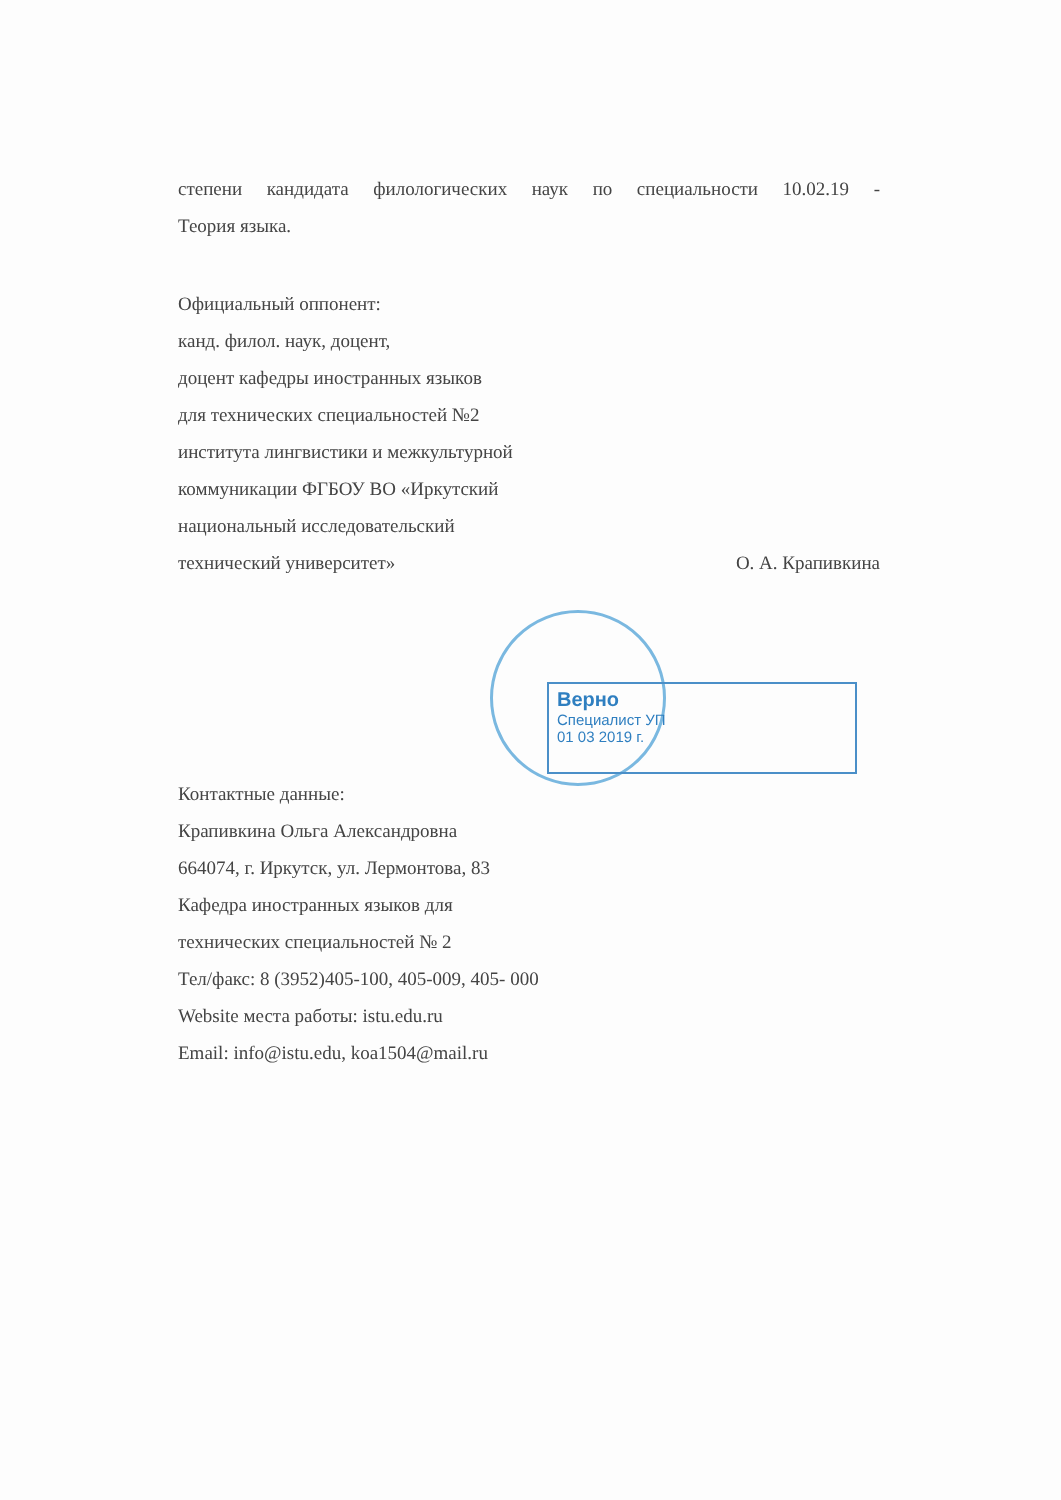Верно
Специалист УП
01 03 2019 г.
степени кандидата филологических наук по специальности 10.02.19 -
Теория языка.
Официальный оппонент:
канд. филол. наук, доцент,
доцент кафедры иностранных языков
для технических специальностей №2
института лингвистики и межкультурной
коммуникации ФГБОУ ВО «Иркутский
национальный исследовательский
технический университет» О. А. Крапивкина
Контактные данные:
Крапивкина Ольга Александровна
664074, г. Иркутск, ул. Лермонтова, 83
Кафедра иностранных языков для
технических специальностей № 2
Тел/факс: 8 (3952)405-100, 405-009, 405- 000
Website места работы: istu.edu.ru
Email: info@istu.edu, koa1504@mail.ru